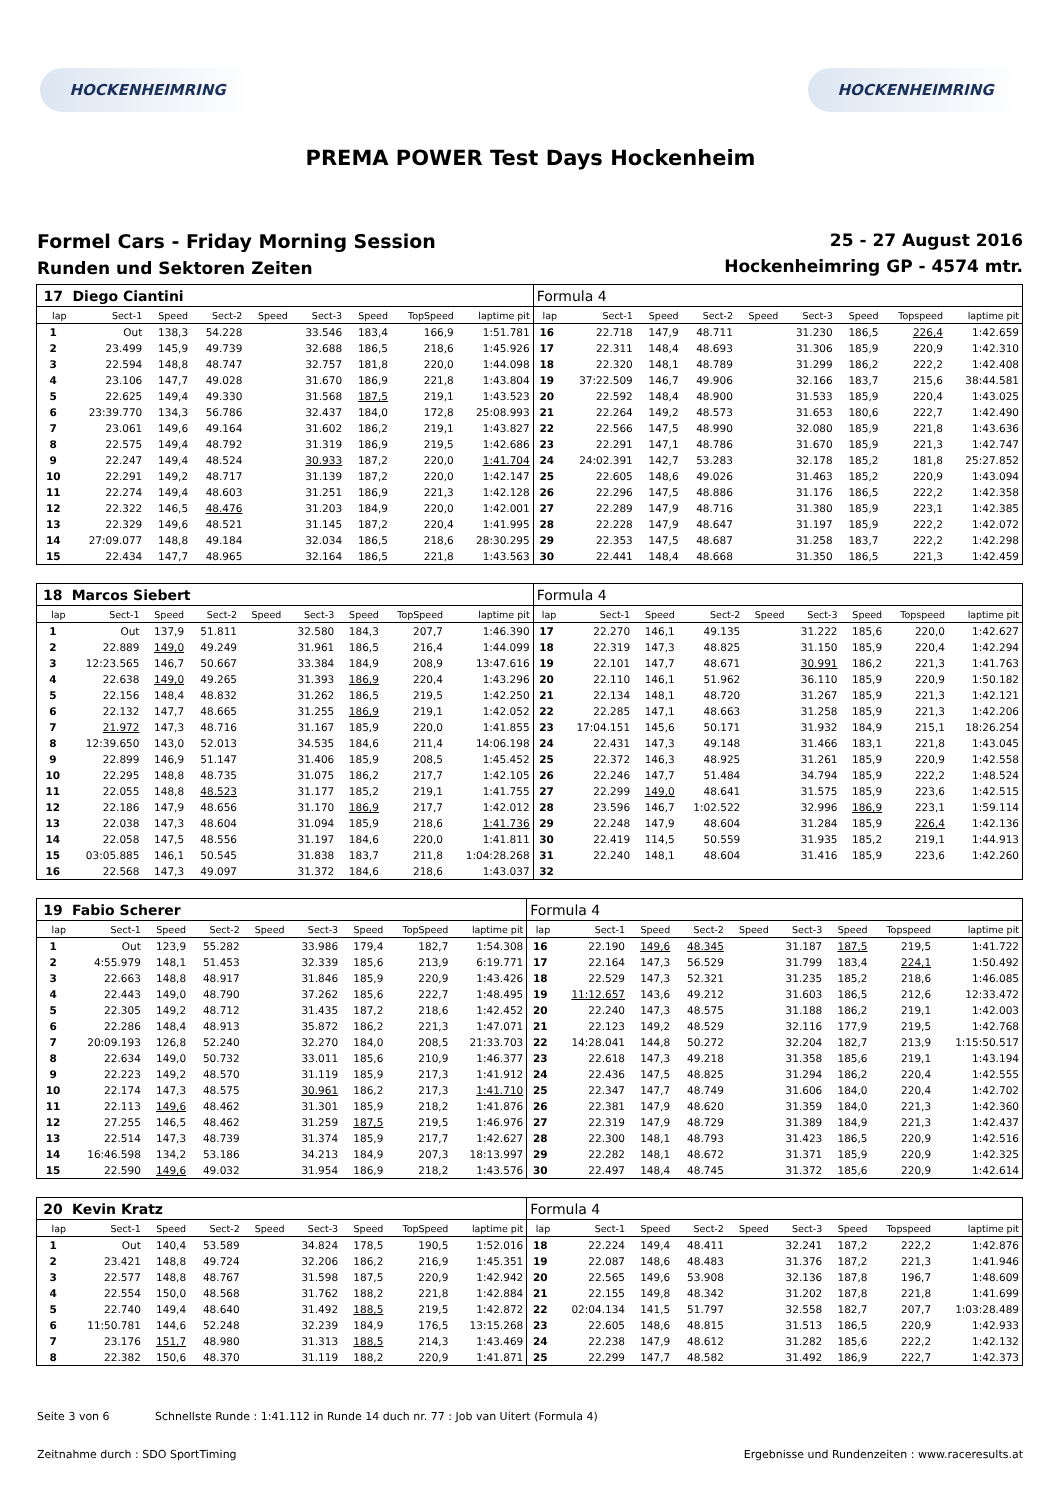HOCKENHEIMRING HOCKENHEIMRING
PREMA POWER Test Days Hockenheim
Formel Cars - Friday Morning Session
Runden und Sektoren Zeiten
25 - 27 August 2016
Hockenheimring GP - 4574 mtr.
| 17 | Diego Ciantini | | | | | | | | Formula 4 | | | | | | | | |
| lap | Sect-1 | Speed | Sect-2 | Speed | Sect-3 | Speed | TopSpeed | laptime pit | lap | Sect-1 | Speed | Sect-2 | Speed | Sect-3 | Speed | Topspeed | laptime pit |
| 1 | Out | 138,3 | 54.228 | | 33.546 | 183,4 | 166,9 | 1:51.781 | 16 | 22.718 | 147,9 | 48.711 | | 31.230 | 186,5 | 226,4 | 1:42.659 |
| 2 | 23.499 | 145,9 | 49.739 | | 32.688 | 186,5 | 218,6 | 1:45.926 | 17 | 22.311 | 148,4 | 48.693 | | 31.306 | 185,9 | 220,9 | 1:42.310 |
| 3 | 22.594 | 148,8 | 48.747 | | 32.757 | 181,8 | 220,0 | 1:44.098 | 18 | 22.320 | 148,1 | 48.789 | | 31.299 | 186,2 | 222,2 | 1:42.408 |
| 4 | 23.106 | 147,7 | 49.028 | | 31.670 | 186,9 | 221,8 | 1:43.804 | 19 | 37:22.509 | 146,7 | 49.906 | | 32.166 | 183,7 | 215,6 | 38:44.581 |
| 5 | 22.625 | 149,4 | 49.330 | | 31.568 | 187,5 | 219,1 | 1:43.523 | 20 | 22.592 | 148,4 | 48.900 | | 31.533 | 185,9 | 220,4 | 1:43.025 |
| 6 | 23:39.770 | 134,3 | 56.786 | | 32.437 | 184,0 | 172,8 | 25:08.993 | 21 | 22.264 | 149,2 | 48.573 | | 31.653 | 180,6 | 222,7 | 1:42.490 |
| 7 | 23.061 | 149,6 | 49.164 | | 31.602 | 186,2 | 219,1 | 1:43.827 | 22 | 22.566 | 147,5 | 48.990 | | 32.080 | 185,9 | 221,8 | 1:43.636 |
| 8 | 22.575 | 149,4 | 48.792 | | 31.319 | 186,9 | 219,5 | 1:42.686 | 23 | 22.291 | 147,1 | 48.786 | | 31.670 | 185,9 | 221,3 | 1:42.747 |
| 9 | 22.247 | 149,4 | 48.524 | | 30.933 | 187,2 | 220,0 | 1:41.704 | 24 | 24:02.391 | 142,7 | 53.283 | | 32.178 | 185,2 | 181,8 | 25:27.852 |
| 10 | 22.291 | 149,2 | 48.717 | | 31.139 | 187,2 | 220,0 | 1:42.147 | 25 | 22.605 | 148,6 | 49.026 | | 31.463 | 185,2 | 220,9 | 1:43.094 |
| 11 | 22.274 | 149,4 | 48.603 | | 31.251 | 186,9 | 221,3 | 1:42.128 | 26 | 22.296 | 147,5 | 48.886 | | 31.176 | 186,5 | 222,2 | 1:42.358 |
| 12 | 22.322 | 146,5 | 48.476 | | 31.203 | 184,9 | 220,0 | 1:42.001 | 27 | 22.289 | 147,9 | 48.716 | | 31.380 | 185,9 | 223,1 | 1:42.385 |
| 13 | 22.329 | 149,6 | 48.521 | | 31.145 | 187,2 | 220,4 | 1:41.995 | 28 | 22.228 | 147,9 | 48.647 | | 31.197 | 185,9 | 222,2 | 1:42.072 |
| 14 | 27:09.077 | 148,8 | 49.184 | | 32.034 | 186,5 | 218,6 | 28:30.295 | 29 | 22.353 | 147,5 | 48.687 | | 31.258 | 183,7 | 222,2 | 1:42.298 |
| 15 | 22.434 | 147,7 | 48.965 | | 32.164 | 186,5 | 221,8 | 1:43.563 | 30 | 22.441 | 148,4 | 48.668 | | 31.350 | 186,5 | 221,3 | 1:42.459 |
| 18 | Marcos Siebert | | | | | | | | Formula 4 | | | | | | | | |
| lap | Sect-1 | Speed | Sect-2 | Speed | Sect-3 | Speed | TopSpeed | laptime pit | lap | Sect-1 | Speed | Sect-2 | Speed | Sect-3 | Speed | Topspeed | laptime pit |
| 1 | Out | 137,9 | 51.811 | | 32.580 | 184,3 | 207,7 | 1:46.390 | 17 | 22.270 | 146,1 | 49.135 | | 31.222 | 185,6 | 220,0 | 1:42.627 |
| 2 | 22.889 | 149,0 | 49.249 | | 31.961 | 186,5 | 216,4 | 1:44.099 | 18 | 22.319 | 147,3 | 48.825 | | 31.150 | 185,9 | 220,4 | 1:42.294 |
| 3 | 12:23.565 | 146,7 | 50.667 | | 33.384 | 184,9 | 208,9 | 13:47.616 | 19 | 22.101 | 147,7 | 48.671 | | 30.991 | 186,2 | 221,3 | 1:41.763 |
| 4 | 22.638 | 149,0 | 49.265 | | 31.393 | 186,9 | 220,4 | 1:43.296 | 20 | 22.110 | 146,1 | 51.962 | | 36.110 | 185,9 | 220,9 | 1:50.182 |
| 5 | 22.156 | 148,4 | 48.832 | | 31.262 | 186,5 | 219,5 | 1:42.250 | 21 | 22.134 | 148,1 | 48.720 | | 31.267 | 185,9 | 221,3 | 1:42.121 |
| 6 | 22.132 | 147,7 | 48.665 | | 31.255 | 186,9 | 219,1 | 1:42.052 | 22 | 22.285 | 147,1 | 48.663 | | 31.258 | 185,9 | 221,3 | 1:42.206 |
| 7 | 21.972 | 147,3 | 48.716 | | 31.167 | 185,9 | 220,0 | 1:41.855 | 23 | 17:04.151 | 145,6 | 50.171 | | 31.932 | 184,9 | 215,1 | 18:26.254 |
| 8 | 12:39.650 | 143,0 | 52.013 | | 34.535 | 184,6 | 211,4 | 14:06.198 | 24 | 22.431 | 147,3 | 49.148 | | 31.466 | 183,1 | 221,8 | 1:43.045 |
| 9 | 22.899 | 146,9 | 51.147 | | 31.406 | 185,9 | 208,5 | 1:45.452 | 25 | 22.372 | 146,3 | 48.925 | | 31.261 | 185,9 | 220,9 | 1:42.558 |
| 10 | 22.295 | 148,8 | 48.735 | | 31.075 | 186,2 | 217,7 | 1:42.105 | 26 | 22.246 | 147,7 | 51.484 | | 34.794 | 185,9 | 222,2 | 1:48.524 |
| 11 | 22.055 | 148,8 | 48.523 | | 31.177 | 185,2 | 219,1 | 1:41.755 | 27 | 22.299 | 149,0 | 48.641 | | 31.575 | 185,9 | 223,6 | 1:42.515 |
| 12 | 22.186 | 147,9 | 48.656 | | 31.170 | 186,9 | 217,7 | 1:42.012 | 28 | 23.596 | 146,7 | 1:02.522 | | 32.996 | 186,9 | 223,1 | 1:59.114 |
| 13 | 22.038 | 147,3 | 48.604 | | 31.094 | 185,9 | 218,6 | 1:41.736 | 29 | 22.248 | 147,9 | 48.604 | | 31.284 | 185,9 | 226,4 | 1:42.136 |
| 14 | 22.058 | 147,5 | 48.556 | | 31.197 | 184,6 | 220,0 | 1:41.811 | 30 | 22.419 | 114,5 | 50.559 | | 31.935 | 185,2 | 219,1 | 1:44.913 |
| 15 | 03:05.885 | 146,1 | 50.545 | | 31.838 | 183,7 | 211,8 | 1:04:28.268 | 31 | 22.240 | 148,1 | 48.604 | | 31.416 | 185,9 | 223,6 | 1:42.260 |
| 16 | 22.568 | 147,3 | 49.097 | | 31.372 | 184,6 | 218,6 | 1:43.037 | 32 | | | | | | | | |
| 19 | Fabio Scherer | | | | | | | | Formula 4 | | | | | | | | |
| lap | Sect-1 | Speed | Sect-2 | Speed | Sect-3 | Speed | TopSpeed | laptime pit | lap | Sect-1 | Speed | Sect-2 | Speed | Sect-3 | Speed | Topspeed | laptime pit |
| 1 | Out | 123,9 | 55.282 | | 33.986 | 179,4 | 182,7 | 1:54.308 | 16 | 22.190 | 149,6 | 48.345 | | 31.187 | 187,5 | 219,5 | 1:41.722 |
| 2 | 4:55.979 | 148,1 | 51.453 | | 32.339 | 185,6 | 213,9 | 6:19.771 | 17 | 22.164 | 147,3 | 56.529 | | 31.799 | 183,4 | 224,1 | 1:50.492 |
| 3 | 22.663 | 148,8 | 48.917 | | 31.846 | 185,9 | 220,9 | 1:43.426 | 18 | 22.529 | 147,3 | 52.321 | | 31.235 | 185,2 | 218,6 | 1:46.085 |
| 4 | 22.443 | 149,0 | 48.790 | | 37.262 | 185,6 | 222,7 | 1:48.495 | 19 | 11:12.657 | 143,6 | 49.212 | | 31.603 | 186,5 | 212,6 | 12:33.472 |
| 5 | 22.305 | 149,2 | 48.712 | | 31.435 | 187,2 | 218,6 | 1:42.452 | 20 | 22.240 | 147,3 | 48.575 | | 31.188 | 186,2 | 219,1 | 1:42.003 |
| 6 | 22.286 | 148,4 | 48.913 | | 35.872 | 186,2 | 221,3 | 1:47.071 | 21 | 22.123 | 149,2 | 48.529 | | 32.116 | 177,9 | 219,5 | 1:42.768 |
| 7 | 20:09.193 | 126,8 | 52.240 | | 32.270 | 184,0 | 208,5 | 21:33.703 | 22 | 14:28.041 | 144,8 | 50.272 | | 32.204 | 182,7 | 213,9 | 1:15:50.517 |
| 8 | 22.634 | 149,0 | 50.732 | | 33.011 | 185,6 | 210,9 | 1:46.377 | 23 | 22.618 | 147,3 | 49.218 | | 31.358 | 185,6 | 219,1 | 1:43.194 |
| 9 | 22.223 | 149,2 | 48.570 | | 31.119 | 185,9 | 217,3 | 1:41.912 | 24 | 22.436 | 147,5 | 48.825 | | 31.294 | 186,2 | 220,4 | 1:42.555 |
| 10 | 22.174 | 147,3 | 48.575 | | 30.961 | 186,2 | 217,3 | 1:41.710 | 25 | 22.347 | 147,7 | 48.749 | | 31.606 | 184,0 | 220,4 | 1:42.702 |
| 11 | 22.113 | 149,6 | 48.462 | | 31.301 | 185,9 | 218,2 | 1:41.876 | 26 | 22.381 | 147,9 | 48.620 | | 31.359 | 184,0 | 221,3 | 1:42.360 |
| 12 | 27.255 | 146,5 | 48.462 | | 31.259 | 187,5 | 219,5 | 1:46.976 | 27 | 22.319 | 147,9 | 48.729 | | 31.389 | 184,9 | 221,3 | 1:42.437 |
| 13 | 22.514 | 147,3 | 48.739 | | 31.374 | 185,9 | 217,7 | 1:42.627 | 28 | 22.300 | 148,1 | 48.793 | | 31.423 | 186,5 | 220,9 | 1:42.516 |
| 14 | 16:46.598 | 134,2 | 53.186 | | 34.213 | 184,9 | 207,3 | 18:13.997 | 29 | 22.282 | 148,1 | 48.672 | | 31.371 | 185,9 | 220,9 | 1:42.325 |
| 15 | 22.590 | 149,6 | 49.032 | | 31.954 | 186,9 | 218,2 | 1:43.576 | 30 | 22.497 | 148,4 | 48.745 | | 31.372 | 185,6 | 220,9 | 1:42.614 |
| 20 | Kevin Kratz | | | | | | | | Formula 4 | | | | | | | | |
| lap | Sect-1 | Speed | Sect-2 | Speed | Sect-3 | Speed | TopSpeed | laptime pit | lap | Sect-1 | Speed | Sect-2 | Speed | Sect-3 | Speed | Topspeed | laptime pit |
| 1 | Out | 140,4 | 53.589 | | 34.824 | 178,5 | 190,5 | 1:52.016 | 18 | 22.224 | 149,4 | 48.411 | | 32.241 | 187,2 | 222,2 | 1:42.876 |
| 2 | 23.421 | 148,8 | 49.724 | | 32.206 | 186,2 | 216,9 | 1:45.351 | 19 | 22.087 | 148,6 | 48.483 | | 31.376 | 187,2 | 221,3 | 1:41.946 |
| 3 | 22.577 | 148,8 | 48.767 | | 31.598 | 187,5 | 220,9 | 1:42.942 | 20 | 22.565 | 149,6 | 53.908 | | 32.136 | 187,8 | 196,7 | 1:48.609 |
| 4 | 22.554 | 150,0 | 48.568 | | 31.762 | 188,2 | 221,8 | 1:42.884 | 21 | 22.155 | 149,8 | 48.342 | | 31.202 | 187,8 | 221,8 | 1:41.699 |
| 5 | 22.740 | 149,4 | 48.640 | | 31.492 | 188,5 | 219,5 | 1:42.872 | 22 | 02:04.134 | 141,5 | 51.797 | | 32.558 | 182,7 | 207,7 | 1:03:28.489 |
| 6 | 11:50.781 | 144,6 | 52.248 | | 32.239 | 184,9 | 176,5 | 13:15.268 | 23 | 22.605 | 148,6 | 48.815 | | 31.513 | 186,5 | 220,9 | 1:42.933 |
| 7 | 23.176 | 151,7 | 48.980 | | 31.313 | 188,5 | 214,3 | 1:43.469 | 24 | 22.238 | 147,9 | 48.612 | | 31.282 | 185,6 | 222,2 | 1:42.132 |
| 8 | 22.382 | 150,6 | 48.370 | | 31.119 | 188,2 | 220,9 | 1:41.871 | 25 | 22.299 | 147,7 | 48.582 | | 31.492 | 186,9 | 222,7 | 1:42.373 |
Seite 3 von 6 Schnellste Runde : 1:41.112 in Runde 14 duch nr. 77 : Job van Uitert (Formula 4)
Zeitnahme durch : SDO SportTiming Ergebnisse und Rundenzeiten : www.raceresults.at